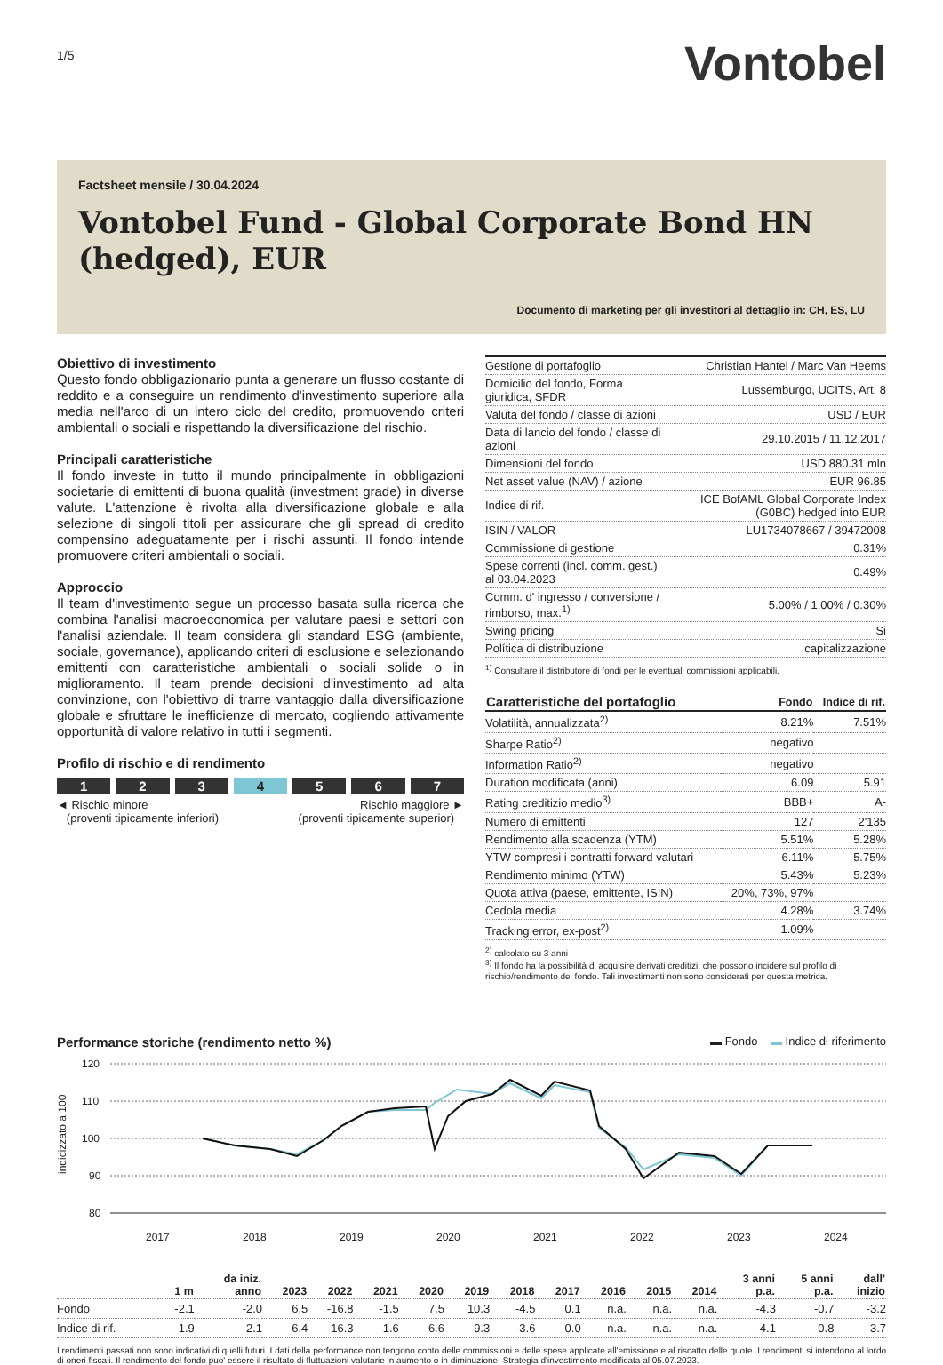1/5
Vontobel
Factsheet mensile / 30.04.2024
Vontobel Fund - Global Corporate Bond HN (hedged), EUR
Documento di marketing per gli investitori al dettaglio in: CH, ES, LU
Obiettivo di investimento
Questo fondo obbligazionario punta a generare un flusso costante di reddito e a conseguire un rendimento d'investimento superiore alla media nell'arco di un intero ciclo del credito, promuovendo criteri ambientali o sociali e rispettando la diversificazione del rischio.
Principali caratteristiche
Il fondo investe in tutto il mundo principalmente in obbligazioni societarie di emittenti di buona qualità (investment grade) in diverse valute. L'attenzione è rivolta alla diversificazione globale e alla selezione di singoli titoli per assicurare che gli spread di credito compensino adeguatamente per i rischi assunti. Il fondo intende promuovere criteri ambientali o sociali.
Approccio
Il team d'investimento segue un processo basata sulla ricerca che combina l'analisi macroeconomica per valutare paesi e settori con l'analisi aziendale. Il team considera gli standard ESG (ambiente, sociale, governance), applicando criteri di esclusione e selezionando emittenti con caratteristiche ambientali o sociali solide o in miglioramento. Il team prende decisioni d'investimento ad alta convinzione, con l'obiettivo di trarre vantaggio dalla diversificazione globale e sfruttare le inefficienze di mercato, cogliendo attivamente opportunità di valore relativo in tutti i segmenti.
Profilo di rischio e di rendimento
1 2 3 4 5 6 7
◄ Rischio minore
(proventi tipicamente inferiori)
Rischio maggiore ►
(proventi tipicamente superior)
| Gestione di portafoglio | Christian Hantel / Marc Van Heems |
| Domicilio del fondo, Forma giuridica, SFDR | Lussemburgo, UCITS, Art. 8 |
| Valuta del fondo / classe di azioni | USD / EUR |
| Data di lancio del fondo / classe di azioni | 29.10.2015 / 11.12.2017 |
| Dimensioni del fondo | USD 880.31 mln |
| Net asset value (NAV) / azione | EUR 96.85 |
| Indice di rif. | ICE BofAML Global Corporate Index (G0BC) hedged into EUR |
| ISIN / VALOR | LU1734078667 / 39472008 |
| Commissione di gestione | 0.31% |
| Spese correnti (incl. comm. gest.) al 03.04.2023 | 0.49% |
| Comm. d' ingresso / conversione / rimborso, max.<sup>1)</sup> | 5.00% / 1.00% / 0.30% |
| Swing pricing | Si |
| Política di distribuzione | capitalizzazione |
<sup>1)</sup> Consultare il distributore di fondi per le eventuali commissioni applicabili.
| Caratteristiche del portafoglio | Fondo | Indice di rif. |
| --- | --- | --- |
| Volatilità, annualizzata<sup>2)</sup> | 8.21% | 7.51% |
| Sharpe Ratio<sup>2)</sup> | negativo | |
| Information Ratio<sup>2)</sup> | negativo | |
| Duration modificata (anni) | 6.09 | 5.91 |
| Rating creditizio medio<sup>3)</sup> | BBB+ | A- |
| Numero di emittenti | 127 | 2'135 |
| Rendimento alla scadenza (YTM) | 5.51% | 5.28% |
| YTW compresi i contratti forward valutari | 6.11% | 5.75% |
| Rendimento minimo (YTW) | 5.43% | 5.23% |
| Quota attiva (paese, emittente, ISIN) | 20%, 73%, 97% | |
| Cedola media | 4.28% | 3.74% |
| Tracking error, ex-post<sup>2)</sup> | 1.09% | |
<sup>2)</sup> calcolato su 3 anni
<sup>3)</sup> Il fondo ha la possibilità di acquisire derivati creditizi, che possono incidere sul profilo di rischio/rendimento del fondo. Tali investimenti non sono considerati per questa metrica.
Performance storiche (rendimento netto %) ▬ Fondo ▬ Indice di riferimento
120
110
100
90
80
indicizzato a 100
2017
2018
2019
2020
2021
2022
2023
2024
| | 1 m | da iniz. anno | 2023 | 2022 | 2021 | 2020 | 2019 | 2018 | 2017 | 2016 | 2015 | 2014 | 3 anni p.a. | 5 anni p.a. | dall' inizio |
| --- | --- | --- | --- | --- | --- | --- | --- | --- | --- | --- | --- | --- | --- | --- | --- |
| Fondo | -2.1 | -2.0 | 6.5 | -16.8 | -1.5 | 7.5 | 10.3 | -4.5 | 0.1 | n.a. | n.a. | n.a. | -4.3 | -0.7 | -3.2 |
| Indice di rif. | -1.9 | -2.1 | 6.4 | -16.3 | -1.6 | 6.6 | 9.3 | -3.6 | 0.0 | n.a. | n.a. | n.a. | -4.1 | -0.8 | -3.7 |
I rendimenti passati non sono indicativi di quelli futuri. I dati della performance non tengono conto delle commissioni e delle spese applicate all'emissione e al riscatto delle quote. I rendimenti si intendono al lordo di oneri fiscali. Il rendimento del fondo puo' essere il risultato di fluttuazioni valutarie in aumento o in diminuzione. Strategia d'investimento modificata al 05.07.2023.